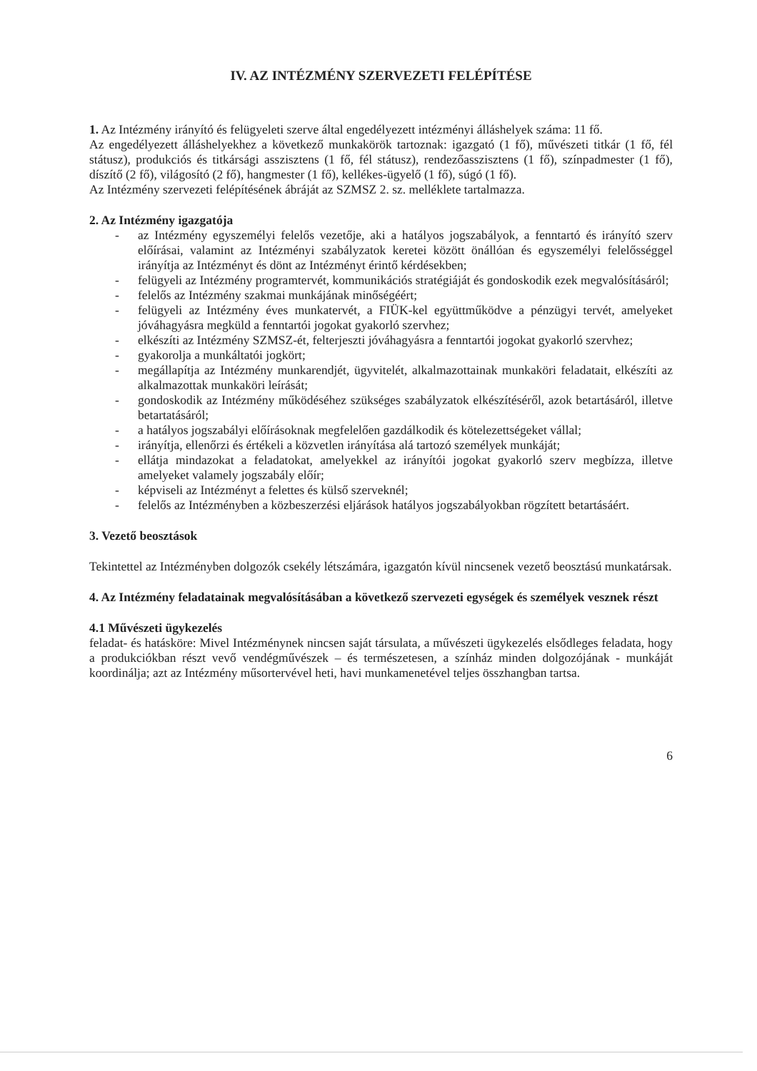IV. AZ INTÉZMÉNY SZERVEZETI FELÉPÍTÉSE
1. Az Intézmény irányító és felügyeleti szerve által engedélyezett intézményi álláshelyek száma: 11 fő.
Az engedélyezett álláshelyekhez a következő munkakörök tartoznak: igazgató (1 fő), művészeti titkár (1 fő, fél státusz), produkciós és titkársági asszisztens (1 fő, fél státusz), rendezőasszisztens (1 fő), színpadmester (1 fő), díszítő (2 fő), világosító (2 fő), hangmester (1 fő), kellékes-ügyelő (1 fő), súgó (1 fő).
Az Intézmény szervezeti felépítésének ábráját az SZMSZ 2. sz. melléklete tartalmazza.
2. Az Intézmény igazgatója
- az Intézmény egyszemélyi felelős vezetője, aki a hatályos jogszabályok, a fenntartó és irányító szerv előírásai, valamint az Intézményi szabályzatok keretei között önállóan és egyszemélyi felelősséggel irányítja az Intézményt és dönt az Intézményt érintő kérdésekben;
- felügyeli az Intézmény programtervét, kommunikációs stratégiáját és gondoskodik ezek megvalósításáról;
- felelős az Intézmény szakmai munkájának minőségéért;
- felügyeli az Intézmény éves munkatervét, a FIÜK-kel együttműködve a pénzügyi tervét, amelyeket jóváhagyásra megküld a fenntartói jogokat gyakorló szervhez;
- elkészíti az Intézmény SZMSZ-ét, felterjeszti jóváhagyásra a fenntartói jogokat gyakorló szervhez;
- gyakorolja a munkáltatói jogkört;
- megállapítja az Intézmény munkarendjét, ügyvitelét, alkalmazottainak munkaköri feladatait, elkészíti az alkalmazottak munkaköri leírását;
- gondoskodik az Intézmény működéséhez szükséges szabályzatok elkészítéséről, azok betartásáról, illetve betartatásáról;
- a hatályos jogszabályi előírásoknak megfelelően gazdálkodik és kötelezettségeket vállal;
- irányítja, ellenőrzi és értékeli a közvetlen irányítása alá tartozó személyek munkáját;
- ellátja mindazokat a feladatokat, amelyekkel az irányítói jogokat gyakorló szerv megbízza, illetve amelyeket valamely jogszabály előír;
- képviseli az Intézményt a felettes és külső szerveknél;
- felelős az Intézményben a közbeszerzési eljárások hatályos jogszabályokban rögzített betartásáért.
3. Vezető beosztások
Tekintettel az Intézményben dolgozók csekély létszámára, igazgatón kívül nincsenek vezető beosztású munkatársak.
4. Az Intézmény feladatainak megvalósításában a következő szervezeti egységek és személyek vesznek részt
4.1 Művészeti ügykezelés
feladat- és hatásköre: Mivel Intézménynek nincsen saját társulata, a művészeti ügykezelés elsődleges feladata, hogy a produkciókban részt vevő vendégművészek – és természetesen, a színház minden dolgozójának - munkáját koordinálja; azt az Intézmény műsortervével heti, havi munkamenetével teljes összhangban tartsa.
6